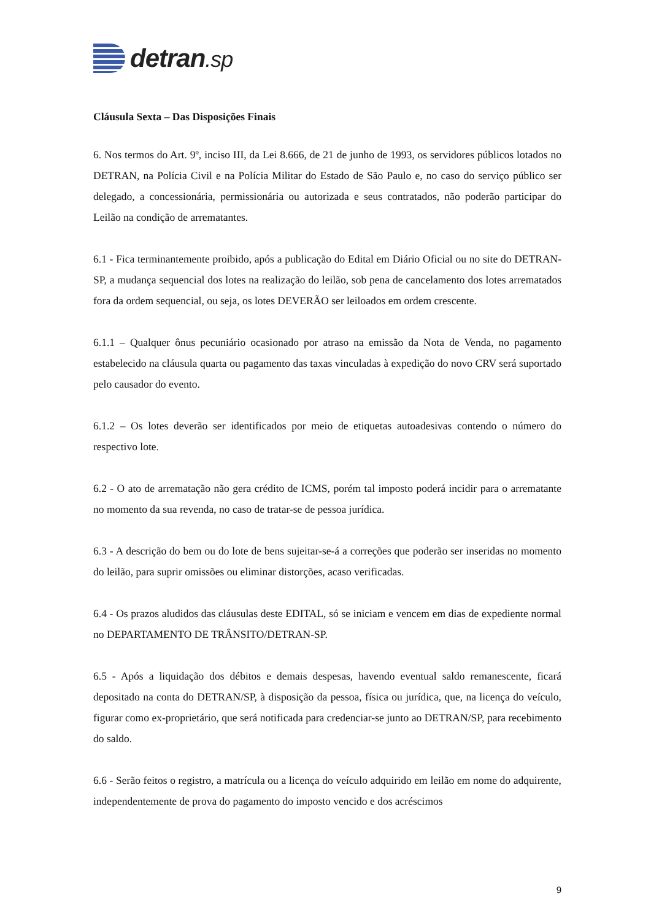detran.sp
Cláusula Sexta – Das Disposições Finais
6. Nos termos do Art. 9º, inciso III, da Lei 8.666, de 21 de junho de 1993, os servidores públicos lotados no DETRAN, na Polícia Civil e na Polícia Militar do Estado de São Paulo e, no caso do serviço público ser delegado, a concessionária, permissionária ou autorizada e seus contratados, não poderão participar do Leilão na condição de arrematantes.
6.1 - Fica terminantemente proibido, após a publicação do Edital em Diário Oficial ou no site do DETRAN-SP, a mudança sequencial dos lotes na realização do leilão, sob pena de cancelamento dos lotes arrematados fora da ordem sequencial, ou seja, os lotes DEVERÃO ser leiloados em ordem crescente.
6.1.1 – Qualquer ônus pecuniário ocasionado por atraso na emissão da Nota de Venda, no pagamento estabelecido na cláusula quarta ou pagamento das taxas vinculadas à expedição do novo CRV será suportado pelo causador do evento.
6.1.2 – Os lotes deverão ser identificados por meio de etiquetas autoadesivas contendo o número do respectivo lote.
6.2 - O ato de arrematação não gera crédito de ICMS, porém tal imposto poderá incidir para o arrematante no momento da sua revenda, no caso de tratar-se de pessoa jurídica.
6.3 - A descrição do bem ou do lote de bens sujeitar-se-á a correções que poderão ser inseridas no momento do leilão, para suprir omissões ou eliminar distorções, acaso verificadas.
6.4 - Os prazos aludidos das cláusulas deste EDITAL, só se iniciam e vencem em dias de expediente normal no DEPARTAMENTO DE TRÂNSITO/DETRAN-SP.
6.5 - Após a liquidação dos débitos e demais despesas, havendo eventual saldo remanescente, ficará depositado na conta do DETRAN/SP, à disposição da pessoa, física ou jurídica, que, na licença do veículo, figurar como ex-proprietário, que será notificada para credenciar-se junto ao DETRAN/SP, para recebimento do saldo.
6.6 - Serão feitos o registro, a matrícula ou a licença do veículo adquirido em leilão em nome do adquirente, independentemente de prova do pagamento do imposto vencido e dos acréscimos
9